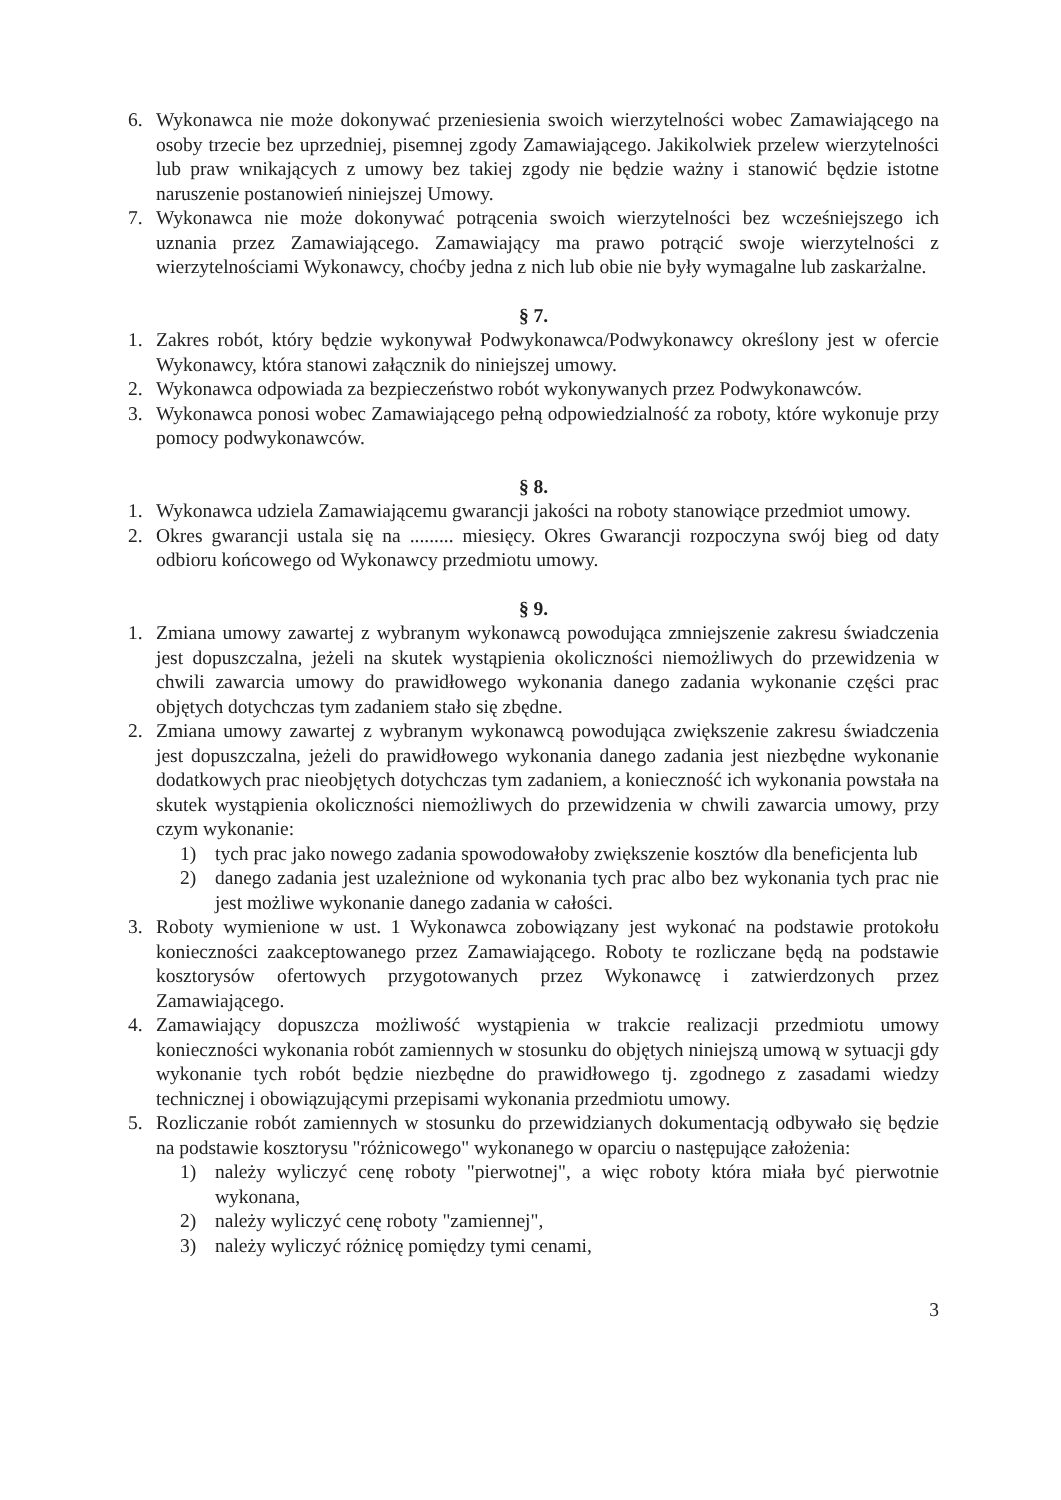6. Wykonawca nie może dokonywać przeniesienia swoich wierzytelności wobec Zamawiającego na osoby trzecie bez uprzedniej, pisemnej zgody Zamawiającego. Jakikolwiek przelew wierzytelności lub praw wnikających z umowy bez takiej zgody nie będzie ważny i stanowić będzie istotne naruszenie postanowień niniejszej Umowy.
7. Wykonawca nie może dokonywać potrącenia swoich wierzytelności bez wcześniejszego ich uznania przez Zamawiającego. Zamawiający ma prawo potrącić swoje wierzytelności z wierzytelnościami Wykonawcy, choćby jedna z nich lub obie nie były wymagalne lub zaskarżalne.
§ 7.
1. Zakres robót, który będzie wykonywał Podwykonawca/Podwykonawcy określony jest w ofercie Wykonawcy, która stanowi załącznik do niniejszej umowy.
2. Wykonawca odpowiada za bezpieczeństwo robót wykonywanych przez Podwykonawców.
3. Wykonawca ponosi wobec Zamawiającego pełną odpowiedzialność za roboty, które wykonuje przy pomocy podwykonawców.
§ 8.
1. Wykonawca udziela Zamawiającemu gwarancji jakości na roboty stanowiące przedmiot umowy.
2. Okres gwarancji ustala się na ......... miesięcy. Okres Gwarancji rozpoczyna swój bieg od daty odbioru końcowego od Wykonawcy przedmiotu umowy.
§ 9.
1. Zmiana umowy zawartej z wybranym wykonawcą powodująca zmniejszenie zakresu świadczenia jest dopuszczalna, jeżeli na skutek wystąpienia okoliczności niemożliwych do przewidzenia w chwili zawarcia umowy do prawidłowego wykonania danego zadania wykonanie części prac objętych dotychczas tym zadaniem stało się zbędne.
2. Zmiana umowy zawartej z wybranym wykonawcą powodująca zwiększenie zakresu świadczenia jest dopuszczalna, jeżeli do prawidłowego wykonania danego zadania jest niezbędne wykonanie dodatkowych prac nieobjętych dotychczas tym zadaniem, a konieczność ich wykonania powstała na skutek wystąpienia okoliczności niemożliwych do przewidzenia w chwili zawarcia umowy, przy czym wykonanie:
1) tych prac jako nowego zadania spowodowałoby zwiększenie kosztów dla beneficjenta lub
2) danego zadania jest uzależnione od wykonania tych prac albo bez wykonania tych prac nie jest możliwe wykonanie danego zadania w całości.
3. Roboty wymienione w ust. 1 Wykonawca zobowiązany jest wykonać na podstawie protokołu konieczności zaakceptowanego przez Zamawiającego. Roboty te rozliczane będą na podstawie kosztorysów ofertowych przygotowanych przez Wykonawcę i zatwierdzonych przez Zamawiającego.
4. Zamawiający dopuszcza możliwość wystąpienia w trakcie realizacji przedmiotu umowy konieczności wykonania robót zamiennych w stosunku do objętych niniejszą umową w sytuacji gdy wykonanie tych robót będzie niezbędne do prawidłowego tj. zgodnego z zasadami wiedzy technicznej i obowiązującymi przepisami wykonania przedmiotu umowy.
5. Rozliczanie robót zamiennych w stosunku do przewidzianych dokumentacją odbywało się będzie na podstawie kosztorysu "różnicowego" wykonanego w oparciu o następujące założenia:
1) należy wyliczyć cenę roboty "pierwotnej", a więc roboty która miała być pierwotnie wykonana,
2) należy wyliczyć cenę roboty "zamiennej",
3) należy wyliczyć różnicę pomiędzy tymi cenami,
3